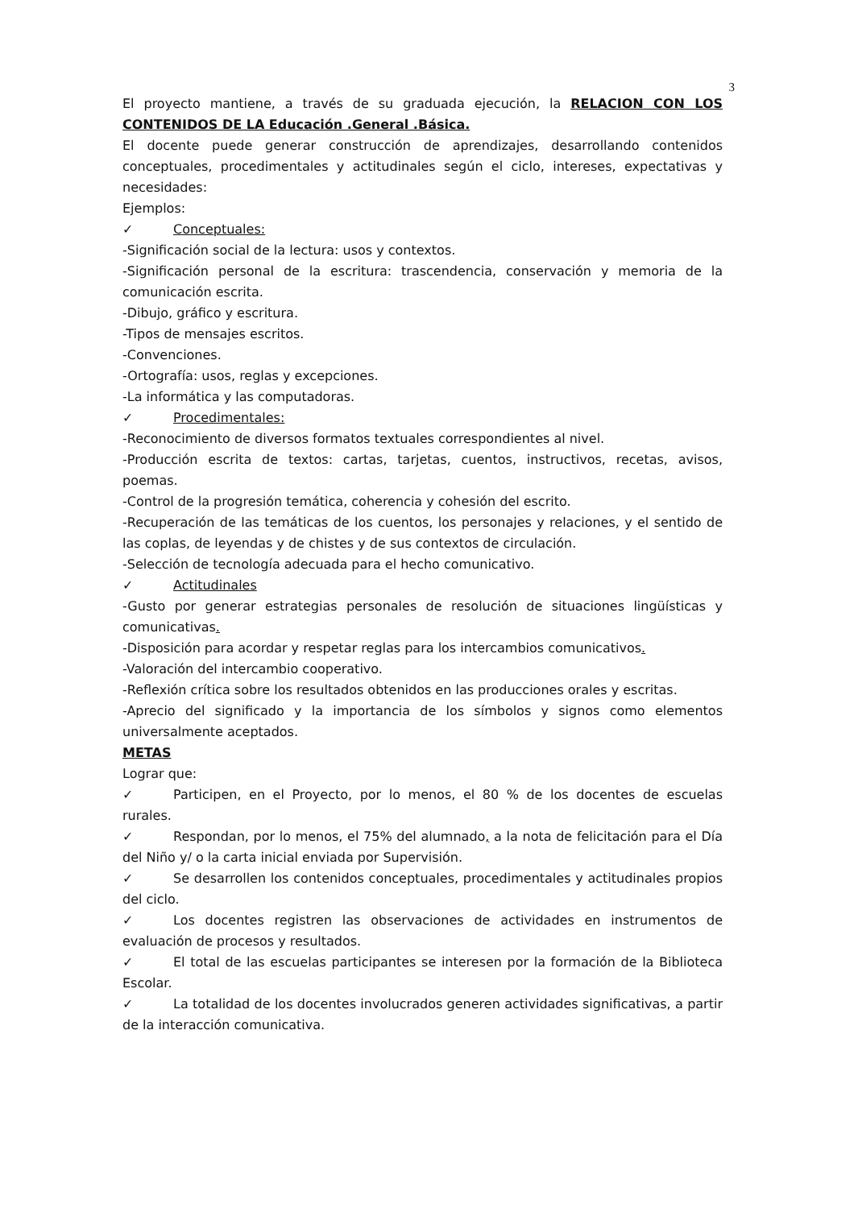3
El proyecto mantiene, a través de su graduada ejecución, la RELACION CON LOS CONTENIDOS DE LA Educación .General .Básica.
El docente puede generar construcción de aprendizajes, desarrollando contenidos conceptuales, procedimentales y actitudinales según el ciclo, intereses, expectativas y necesidades:
Ejemplos:
✓ Conceptuales:
-Significación social de la lectura: usos y contextos.
-Significación personal de la escritura: trascendencia, conservación y memoria de la comunicación escrita.
-Dibujo, gráfico y escritura.
-Tipos de mensajes escritos.
-Convenciones.
-Ortografía: usos, reglas y excepciones.
-La informática y las computadoras.
✓ Procedimentales:
-Reconocimiento de diversos formatos textuales correspondientes al nivel.
-Producción escrita de textos: cartas, tarjetas, cuentos, instructivos, recetas, avisos, poemas.
-Control de la progresión temática, coherencia y cohesión del escrito.
-Recuperación de las temáticas de los cuentos, los personajes y relaciones, y el sentido de las coplas, de leyendas y de chistes y de sus contextos de circulación.
-Selección de tecnología adecuada para el hecho comunicativo.
✓ Actitudinales
-Gusto por generar estrategias personales de resolución de situaciones lingüísticas y comunicativas.
-Disposición para acordar y respetar reglas para los intercambios comunicativos.
-Valoración del intercambio cooperativo.
-Reflexión crítica sobre los resultados obtenidos en las producciones orales y escritas.
-Aprecio del significado y la importancia de los símbolos y signos como elementos universalmente aceptados.
METAS
Lograr que:
✓ Participen, en el Proyecto, por lo menos, el 80 % de los docentes de escuelas rurales.
✓ Respondan, por lo menos, el 75% del alumnado, a la nota de felicitación para el Día del Niño y/ o la carta inicial enviada por Supervisión.
✓ Se desarrollen los contenidos conceptuales, procedimentales y actitudinales propios del ciclo.
✓ Los docentes registren las observaciones de actividades en instrumentos de evaluación de procesos y resultados.
✓ El total de las escuelas participantes se interesen por la formación de la Biblioteca Escolar.
✓ La totalidad de los docentes involucrados generen actividades significativas, a partir de la interacción comunicativa.